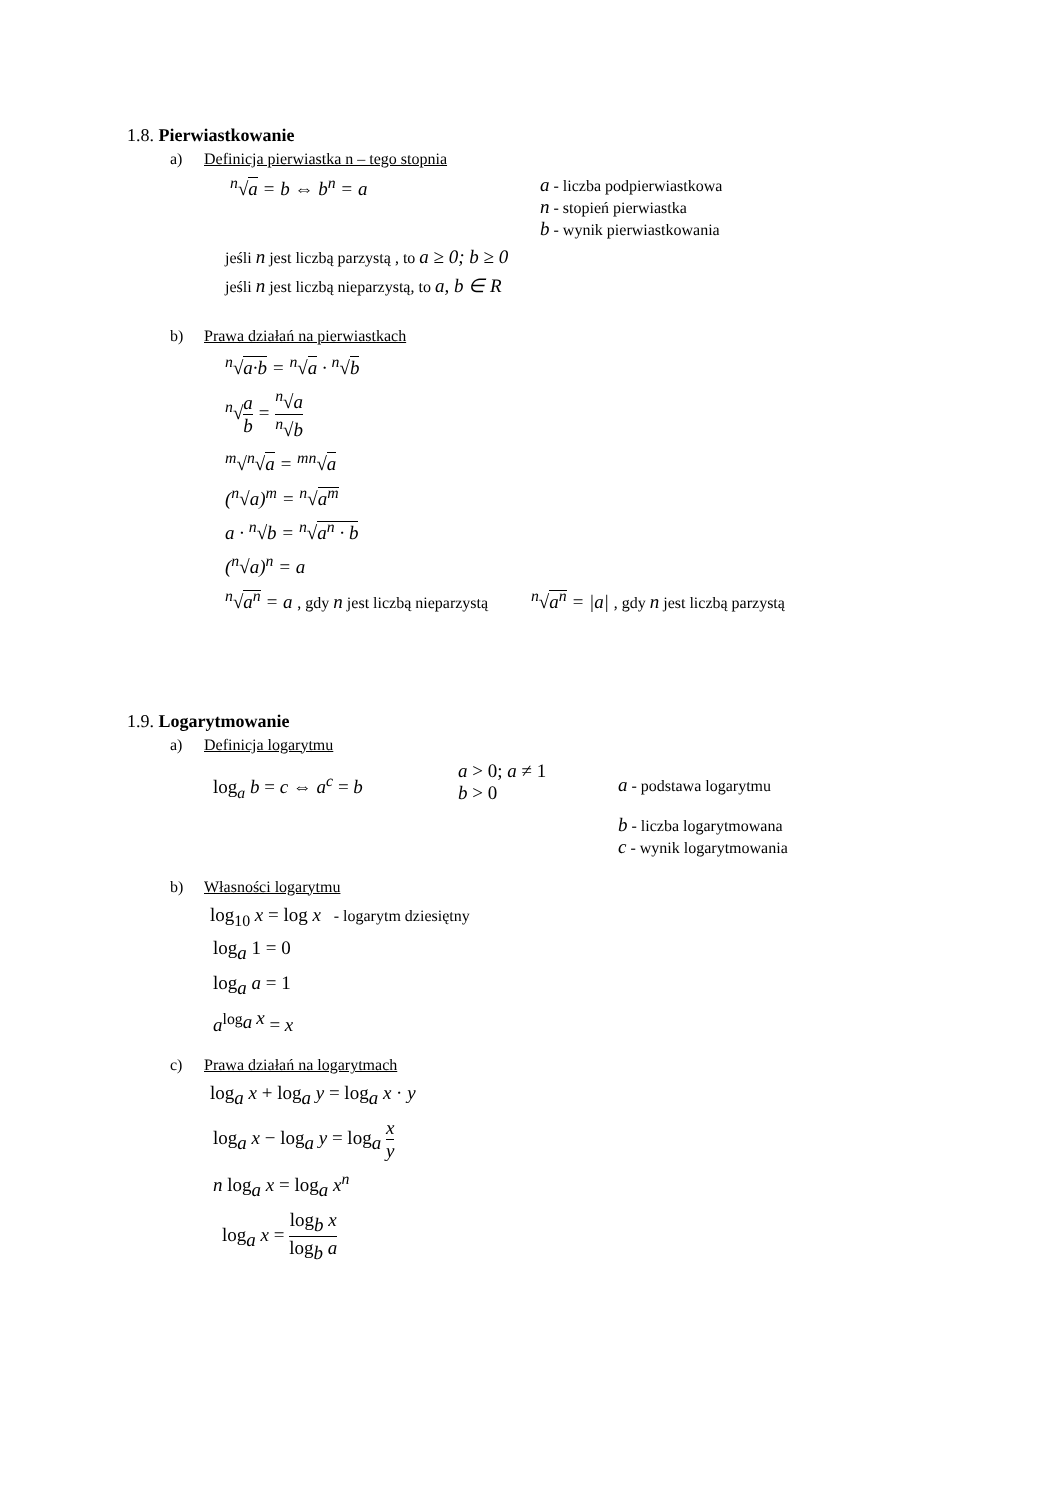1.8. Pierwiastkowanie
a) Definicja pierwiastka n – tego stopnia
<sup>n</sup>√a = b ⇔ b<sup>n</sup> = a a - liczba podpierwiastkowa
n - stopień pierwiastka
b - wynik pierwiastkowania
jeśli n jest liczbą parzystą , to a ≥ 0; b ≥ 0
jeśli n jest liczbą nieparzystą, to a, b ∈ R
b) Prawa działań na pierwiastkach
<sup>n</sup>√a·b = <sup>n</sup>√a · <sup>n</sup>√b
<sup>n</sup>√a b = <sup>n</sup>√a <sup>n</sup>√b
<sup>m</sup>√<sup>n</sup>√a = <sup>mn</sup>√a
(<sup>n</sup>√a)<sup>m</sup> = <sup>n</sup>√a<sup>m</sup>
a · <sup>n</sup>√b = <sup>n</sup>√a<sup>n</sup> · b
(<sup>n</sup>√a)<sup>n</sup> = a
<sup>n</sup>√a<sup>n</sup> = a , gdy n jest liczbą nieparzystą <sup>n</sup>√a<sup>n</sup> = |a| , gdy n jest liczbą parzystą
1.9. Logarytmowanie
a) Definicja logarytmu
log<sub>a</sub> b = c ⇔ a<sup>c</sup> = b
a > 0; a ≠ 1
b > 0
a - podstawa logarytmu
b - liczba logarytmowana
c - wynik logarytmowania
b) Własności logarytmu
log<sub>10</sub> x = log x - logarytm dziesiętny
log<sub>a</sub> 1 = 0
log<sub>a</sub> a = 1
a<sup>log<sub>a</sub> x</sup> = x
c) Prawa działań na logarytmach
log<sub>a</sub> x + log<sub>a</sub> y = log<sub>a</sub> x · y
log<sub>a</sub> x − log<sub>a</sub> y = log<sub>a</sub> x y
n log<sub>a</sub> x = log<sub>a</sub> x<sup>n</sup>
log<sub>a</sub> x = log<sub>b</sub> x log<sub>b</sub> a